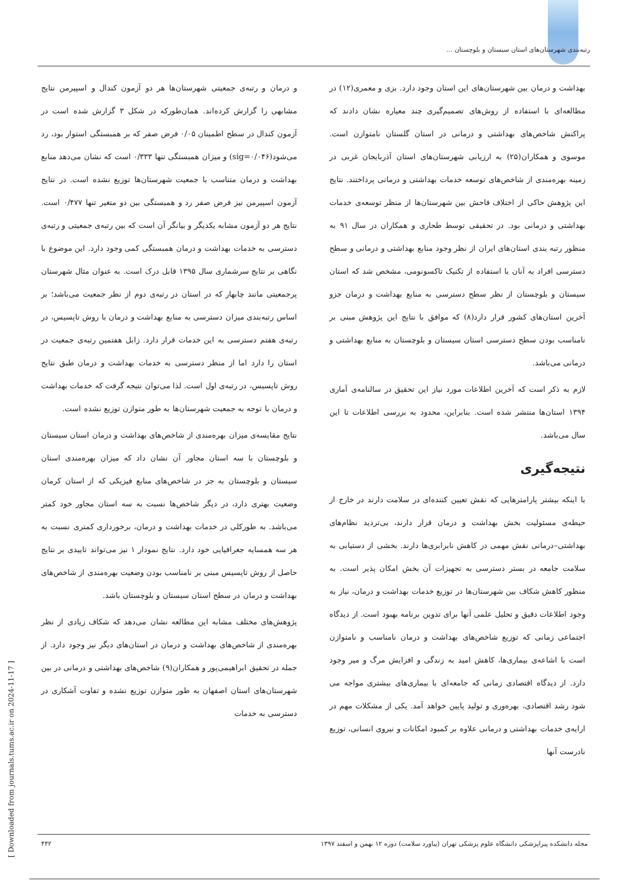رتبه‌بندی شهرستان‌های استان سیستان و بلوچستان ...
و درمان و رتبه‌ی جمعیتی شهرستان‌ها هر دو آزمون کندال و اسپیرمن نتایج مشابهی را گزارش کرده‌اند. همان‌طورکه در شکل ۳ گزارش شده است در آزمون کندال در سطح اطمینان ۰/۰۵ فرض صفر که بر همبستگی استوار بود، رد می‌شود(sig=۰/۰۴۶) و میزان همبستگی تنها ۰/۳۳۳ است که نشان می‌دهد منابع بهداشت و درمان متناسب با جمعیت شهرستان‌ها توزیع نشده است. در نتایج آزمون اسپیرمن نیز فرض صفر رد و همبستگی بین دو متغیر تنها ۰/۴۷۷ است. نتایج هر دو آزمون مشابه یکدیگر و بیانگر آن است که بین رتبه‌ی جمعیتی و رتبه‌ی دسترسی به خدمات بهداشت و درمان همبستگی کمی وجود دارد. این موضوع با نگاهی بر نتایج سرشماری سال ۱۳۹۵ قابل درک است. به عنوان مثال شهرستان پرجمعیتی مانند چابهار که در استان در رتبه‌ی دوم از نظر جمعیت می‌باشد؛ بر اساس رتبه‌بندی میزان دسترسی به منابع بهداشت و درمان با روش تاپسیس، در رتبه‌ی هفتم دسترسی به این خدمات قرار دارد. زابل هفتمین رتبه‌ی جمعیت در استان را دارد اما از منظر دسترسی به خدمات بهداشت و درمان طبق نتایج روش تاپسیس، در رتبه‌ی اول است. لذا می‌توان نتیجه گرفت که خدمات بهداشت و درمان با توجه به جمعیت شهرستان‌ها به طور متوازن توزیع نشده است.
نتایج مقایسه‌ی میزان بهره‌مندی از شاخص‌های بهداشت و درمان استان سیستان و بلوچستان با سه استان مجاور آن نشان داد که میزان بهره‌مندی استان سیستان و بلوچستان به جز در شاخص‌های منابع فیزیکی که از استان کرمان وضعیت بهتری دارد، در دیگر شاخص‌ها نسبت به سه استان مجاور خود کمتر می‌باشد. به طورکلی در خدمات بهداشت و درمان، برخورداری کمتری نسبت به هر سه همسایه جغرافیایی خود دارد. نتایج نمودار ۱ نیز می‌تواند تاییدی بر نتایج حاصل از روش تاپسیس مبنی بر نامناسب بودن وضعیت بهره‌مندی از شاخص‌های بهداشت و درمان در سطح استان سیستان و بلوچستان باشد.
پژوهش‌های مختلف مشابه این مطالعه نشان می‌دهد که شکاف زیادی از نظر بهره‌مندی از شاخص‌های بهداشت و درمان در استان‌های دیگر نیز وجود دارد. از جمله در تحقیق ابراهیمی‌پور و همکاران(۹) شاخص‌های بهداشتی و درمانی در بین شهرستان‌های استان اصفهان به طور متوازن توزیع نشده و تفاوت آشکاری در دسترسی به خدمات
بهداشت و درمان بین شهرستان‌های این استان وجود دارد. بزی و معمری(۱۲) در مطالعه‌ای با استفاده از روش‌های تصمیم‌گیری چند معیاره نشان دادند که پراکنش شاخص‌های بهداشتی و درمانی در استان گلستان نامتوازن است. موسوی و همکاران(۲۵) به ارزیابی شهرستان‌های استان آذربایجان غربی در زمینه بهره‌مندی از شاخص‌های توسعه خدمات بهداشتی و درمانی پرداختند. نتایج این پژوهش حاکی از اختلاف فاحش بین شهرستان‌ها از منظر توسعه‌ی خدمات بهداشتی و درمانی بود. در تحقیقی توسط طحاری و همکاران در سال ۹۱ به منظور رتبه بندی استان‌های ایران از نظر وجود منابع بهداشتی و درمانی و سطح دسترسی افراد به آنان با استفاده از تکنیک تاکسونومی، مشخص شد که استان سیستان و بلوچستان از نظر سطح دسترسی به منابع بهداشت و درمان جزو آخرین استان‌های کشور قرار دارد(۸) که موافق با نتایج این پژوهش مبنی بر نامناسب بودن سطح دسترسی استان سیستان و بلوچستان به منابع بهداشتی و درمانی می‌باشد.
لازم به ذکر است که آخرین اطلاعات مورد نیاز این تحقیق در سالنامه‌ی آماری ۱۳۹۴ استان‌ها منتشر شده است. بنابراین، محدود به بررسی اطلاعات تا این سال می‌باشد.
نتیجه‌گیری
با اینکه بیشتر پارامترهایی که نقش تعیین کننده‌ای در سلامت دارند در خارج از حیطه‌ی مسئولیت بخش بهداشت و درمان قرار دارند، بی‌تردید نظام‌های بهداشتی–درمانی نقش مهمی در کاهش نابرابری‌ها دارند. بخشی از دستیابی به سلامت جامعه در بستر دسترسی به تجهیزات آن بخش امکان پذیر است. به منظور کاهش شکاف بین شهرستان‌ها در توزیع خدمات بهداشت و درمان، نیاز به وجود اطلاعات دقیق و تحلیل علمی آنها برای تدوین برنامه بهبود است. از دیدگاه اجتماعی زمانی که توزیع شاخص‌های بهداشت و درمان نامناسب و نامتوازن است با اشاعه‌ی بیماری‌ها، کاهش امید به زندگی و افزایش مرگ و میر وجود دارد. از دیدگاه اقتصادی زمانی که جامعه‌ای با بیماری‌های بیشتری مواجه می شود رشد اقتصادی، بهره‌وری و تولید پایین خواهد آمد. یکی از مشکلات مهم در ارایه‌ی خدمات بهداشتی و درمانی علاوه بر کمبود امکانات و نیروی انسانی، توزیع نادرست آنها
مجله دانشکده پیراپزشکی دانشگاه علوم پزشکی تهران (پیاورد سلامت) دوره ۱۲ بهمن و اسفند ۱۳۹۷ ۴۴۲
[ Downloaded from journals.tums.ac.ir on 2024-11-17 ]